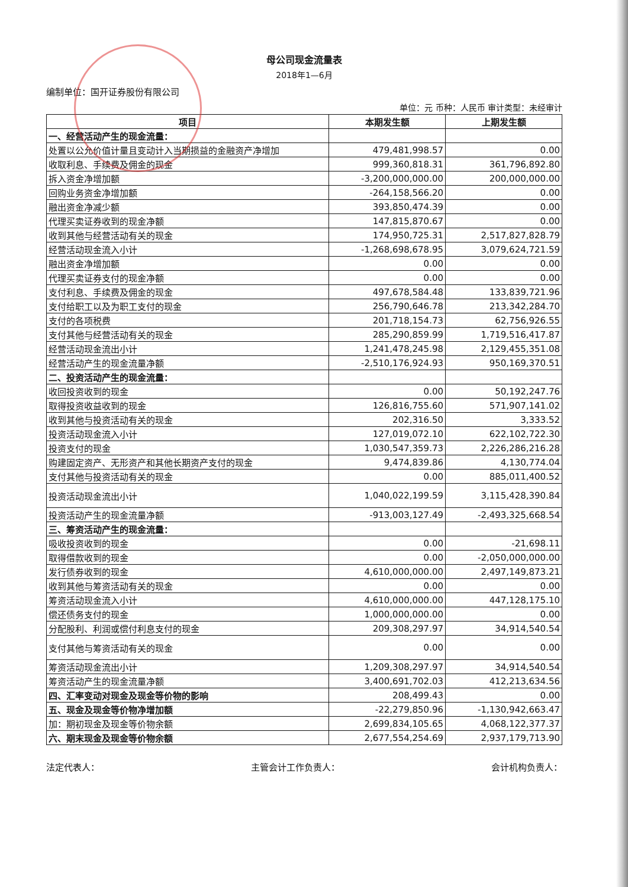母公司现金流量表
2018年1—6月
编制单位：国开证券股份有限公司
单位：元 币种：人民币 审计类型：未经审计
| 项目 | 本期发生额 | 上期发生额 |
| --- | --- | --- |
| 一、经营活动产生的现金流量： | | |
| 处置以公允价值计量且变动计入当期损益的金融资产净增加 | 479,481,998.57 | 0.00 |
| 收取利息、手续费及佣金的现金 | 999,360,818.31 | 361,796,892.80 |
| 拆入资金净增加额 | -3,200,000,000.00 | 200,000,000.00 |
| 回购业务资金净增加额 | -264,158,566.20 | 0.00 |
| 融出资金净减少额 | 393,850,474.39 | 0.00 |
| 代理买卖证券收到的现金净额 | 147,815,870.67 | 0.00 |
| 收到其他与经营活动有关的现金 | 174,950,725.31 | 2,517,827,828.79 |
| 经营活动现金流入小计 | -1,268,698,678.95 | 3,079,624,721.59 |
| 融出资金净增加额 | 0.00 | 0.00 |
| 代理买卖证券支付的现金净额 | 0.00 | 0.00 |
| 支付利息、手续费及佣金的现金 | 497,678,584.48 | 133,839,721.96 |
| 支付给职工以及为职工支付的现金 | 256,790,646.78 | 213,342,284.70 |
| 支付的各项税费 | 201,718,154.73 | 62,756,926.55 |
| 支付其他与经营活动有关的现金 | 285,290,859.99 | 1,719,516,417.87 |
| 经营活动现金流出小计 | 1,241,478,245.98 | 2,129,455,351.08 |
| 经营活动产生的现金流量净额 | -2,510,176,924.93 | 950,169,370.51 |
| 二、投资活动产生的现金流量： | | |
| 收回投资收到的现金 | 0.00 | 50,192,247.76 |
| 取得投资收益收到的现金 | 126,816,755.60 | 571,907,141.02 |
| 收到其他与投资活动有关的现金 | 202,316.50 | 3,333.52 |
| 投资活动现金流入小计 | 127,019,072.10 | 622,102,722.30 |
| 投资支付的现金 | 1,030,547,359.73 | 2,226,286,216.28 |
| 购建固定资产、无形资产和其他长期资产支付的现金 | 9,474,839.86 | 4,130,774.04 |
| 支付其他与投资活动有关的现金 | 0.00 | 885,011,400.52 |
| 投资活动现金流出小计 | 1,040,022,199.59 | 3,115,428,390.84 |
| 投资活动产生的现金流量净额 | -913,003,127.49 | -2,493,325,668.54 |
| 三、筹资活动产生的现金流量： | | |
| 吸收投资收到的现金 | 0.00 | -21,698.11 |
| 取得借款收到的现金 | 0.00 | -2,050,000,000.00 |
| 发行债券收到的现金 | 4,610,000,000.00 | 2,497,149,873.21 |
| 收到其他与筹资活动有关的现金 | 0.00 | 0.00 |
| 筹资活动现金流入小计 | 4,610,000,000.00 | 447,128,175.10 |
| 偿还债务支付的现金 | 1,000,000,000.00 | 0.00 |
| 分配股利、利润或偿付利息支付的现金 | 209,308,297.97 | 34,914,540.54 |
| 支付其他与筹资活动有关的现金 | 0.00 | 0.00 |
| 筹资活动现金流出小计 | 1,209,308,297.97 | 34,914,540.54 |
| 筹资活动产生的现金流量净额 | 3,400,691,702.03 | 412,213,634.56 |
| 四、汇率变动对现金及现金等价物的影响 | 208,499.43 | 0.00 |
| 五、现金及现金等价物净增加额 | -22,279,850.96 | -1,130,942,663.47 |
| 加：期初现金及现金等价物余额 | 2,699,834,105.65 | 4,068,122,377.37 |
| 六、期末现金及现金等价物余额 | 2,677,554,254.69 | 2,937,179,713.90 |
法定代表人： 主管会计工作负责人： 会计机构负责人：